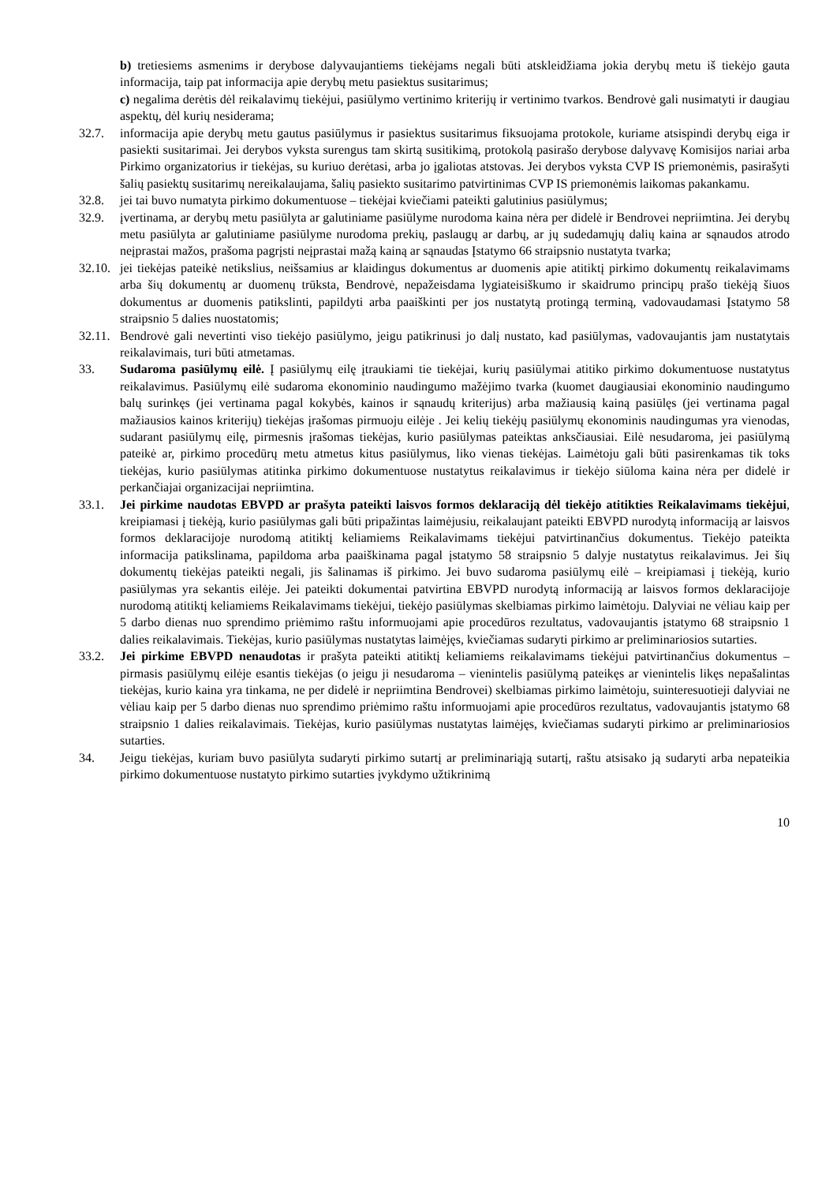b) tretiesiems asmenims ir derybose dalyvaujantiems tiekėjams negali būti atskleidžiama jokia derybų metu iš tiekėjo gauta informacija, taip pat informacija apie derybų metu pasiektus susitarimus;
c) negalima derėtis dėl reikalavimų tiekėjui, pasiūlymo vertinimo kriterijų ir vertinimo tvarkos. Bendrovė gali nusimatyti ir daugiau aspektų, dėl kurių nesiderama;
32.7. informacija apie derybų metu gautus pasiūlymus ir pasiektus susitarimus fiksuojama protokole, kuriame atsispindi derybų eiga ir pasiekti susitarimai. Jei derybos vyksta surengus tam skirtą susitikimą, protokolą pasirašo derybose dalyvavę Komisijos nariai arba Pirkimo organizatorius ir tiekėjas, su kuriuo derėtasi, arba jo įgaliotas atstovas. Jei derybos vyksta CVP IS priemonėmis, pasirašyti šalių pasiektų susitarimų nereikalaujama, šalių pasiekto susitarimo patvirtinimas CVP IS priemonėmis laikomas pakankamu.
32.8. jei tai buvo numatyta pirkimo dokumentuose – tiekėjai kviečiami pateikti galutinius pasiūlymus;
32.9. įvertinama, ar derybų metu pasiūlyta ar galutiniame pasiūlyme nurodoma kaina nėra per didelė ir Bendrovei nepriimtina. Jei derybų metu pasiūlyta ar galutiniame pasiūlyme nurodoma prekių, paslaugų ar darbų, ar jų sudedamųjų dalių kaina ar sąnaudos atrodo neįprastai mažos, prašoma pagrįsti neįprastai mažą kainą ar sąnaudas Įstatymo 66 straipsnio nustatyta tvarka;
32.10. jei tiekėjas pateikė netikslius, neišsamius ar klaidingus dokumentus ar duomenis apie atitiktį pirkimo dokumentų reikalavimams arba šių dokumentų ar duomenų trūksta, Bendrovė, nepažeisdama lygiateisiškumo ir skaidrumo principų prašo tiekėją šiuos dokumentus ar duomenis patikslinti, papildyti arba paaiškinti per jos nustatytą protingą terminą, vadovaudamasi Įstatymo 58 straipsnio 5 dalies nuostatomis;
32.11. Bendrovė gali nevertinti viso tiekėjo pasiūlymo, jeigu patikrinusi jo dalį nustato, kad pasiūlymas, vadovaujantis jam nustatytais reikalavimais, turi būti atmetamas.
33. Sudaroma pasiūlymų eilė. Į pasiūlymų eilę įtraukiami tie tiekėjai, kurių pasiūlymai atitiko pirkimo dokumentuose nustatytus reikalavimus. Pasiūlymų eilė sudaroma ekonominio naudingumo mažėjimo tvarka (kuomet daugiausiai ekonominio naudingumo balų surinkęs (jei vertinama pagal kokybės, kainos ir sąnaudų kriterijus) arba mažiausią kainą pasiūlęs (jei vertinama pagal mažiausios kainos kriterijų) tiekėjas įrašomas pirmuoju eilėje . Jei kelių tiekėjų pasiūlymų ekonominis naudingumas yra vienodas, sudarant pasiūlymų eilę, pirmesnis įrašomas tiekėjas, kurio pasiūlymas pateiktas anksčiausiai. Eilė nesudaroma, jei pasiūlymą pateikė ar, pirkimo procedūrų metu atmetus kitus pasiūlymus, liko vienas tiekėjas. Laimėtoju gali būti pasirenkamas tik toks tiekėjas, kurio pasiūlymas atitinka pirkimo dokumentuose nustatytus reikalavimus ir tiekėjo siūloma kaina nėra per didelė ir perkančiajai organizacijai nepriimtina.
33.1. Jei pirkime naudotas EBVPD ar prašyta pateikti laisvos formos deklaraciją dėl tiekėjo atitikties Reikalavimams tiekėjui, kreipiamasi į tiekėją, kurio pasiūlymas gali būti pripažintas laimėjusiu, reikalaujant pateikti EBVPD nurodytą informaciją ar laisvos formos deklaracijoje nurodomą atitiktį keliamiems Reikalavimams tiekėjui patvirtinančius dokumentus. Tiekėjo pateikta informacija patikslinama, papildoma arba paaiškinama pagal įstatymo 58 straipsnio 5 dalyje nustatytus reikalavimus. Jei šių dokumentų tiekėjas pateikti negali, jis šalinamas iš pirkimo. Jei buvo sudaroma pasiūlymų eilė – kreipiamasi į tiekėją, kurio pasiūlymas yra sekantis eilėje. Jei pateikti dokumentai patvirtina EBVPD nurodytą informaciją ar laisvos formos deklaracijoje nurodomą atitiktį keliamiems Reikalavimams tiekėjui, tiekėjo pasiūlymas skelbiamas pirkimo laimėtoju. Dalyviai ne vėliau kaip per 5 darbo dienas nuo sprendimo priėmimo raštu informuojami apie procedūros rezultatus, vadovaujantis įstatymo 68 straipsnio 1 dalies reikalavimais. Tiekėjas, kurio pasiūlymas nustatytas laimėjęs, kviečiamas sudaryti pirkimo ar preliminariosios sutarties.
33.2. Jei pirkime EBVPD nenaudotas ir prašyta pateikti atitiktį keliamiems reikalavimams tiekėjui patvirtinančius dokumentus – pirmasis pasiūlymų eilėje esantis tiekėjas (o jeigu ji nesudaroma – vienintelis pasiūlymą pateikęs ar vienintelis likęs nepašalintas tiekėjas, kurio kaina yra tinkama, ne per didelė ir nepriimtina Bendrovei) skelbiamas pirkimo laimėtoju, suinteresuotieji dalyviai ne vėliau kaip per 5 darbo dienas nuo sprendimo priėmimo raštu informuojami apie procedūros rezultatus, vadovaujantis įstatymo 68 straipsnio 1 dalies reikalavimais. Tiekėjas, kurio pasiūlymas nustatytas laimėjęs, kviečiamas sudaryti pirkimo ar preliminariosios sutarties.
34. Jeigu tiekėjas, kuriam buvo pasiūlyta sudaryti pirkimo sutartį ar preliminariąją sutartį, raštu atsisako ją sudaryti arba nepateikia pirkimo dokumentuose nustatyto pirkimo sutarties įvykdymo užtikrinimą
10